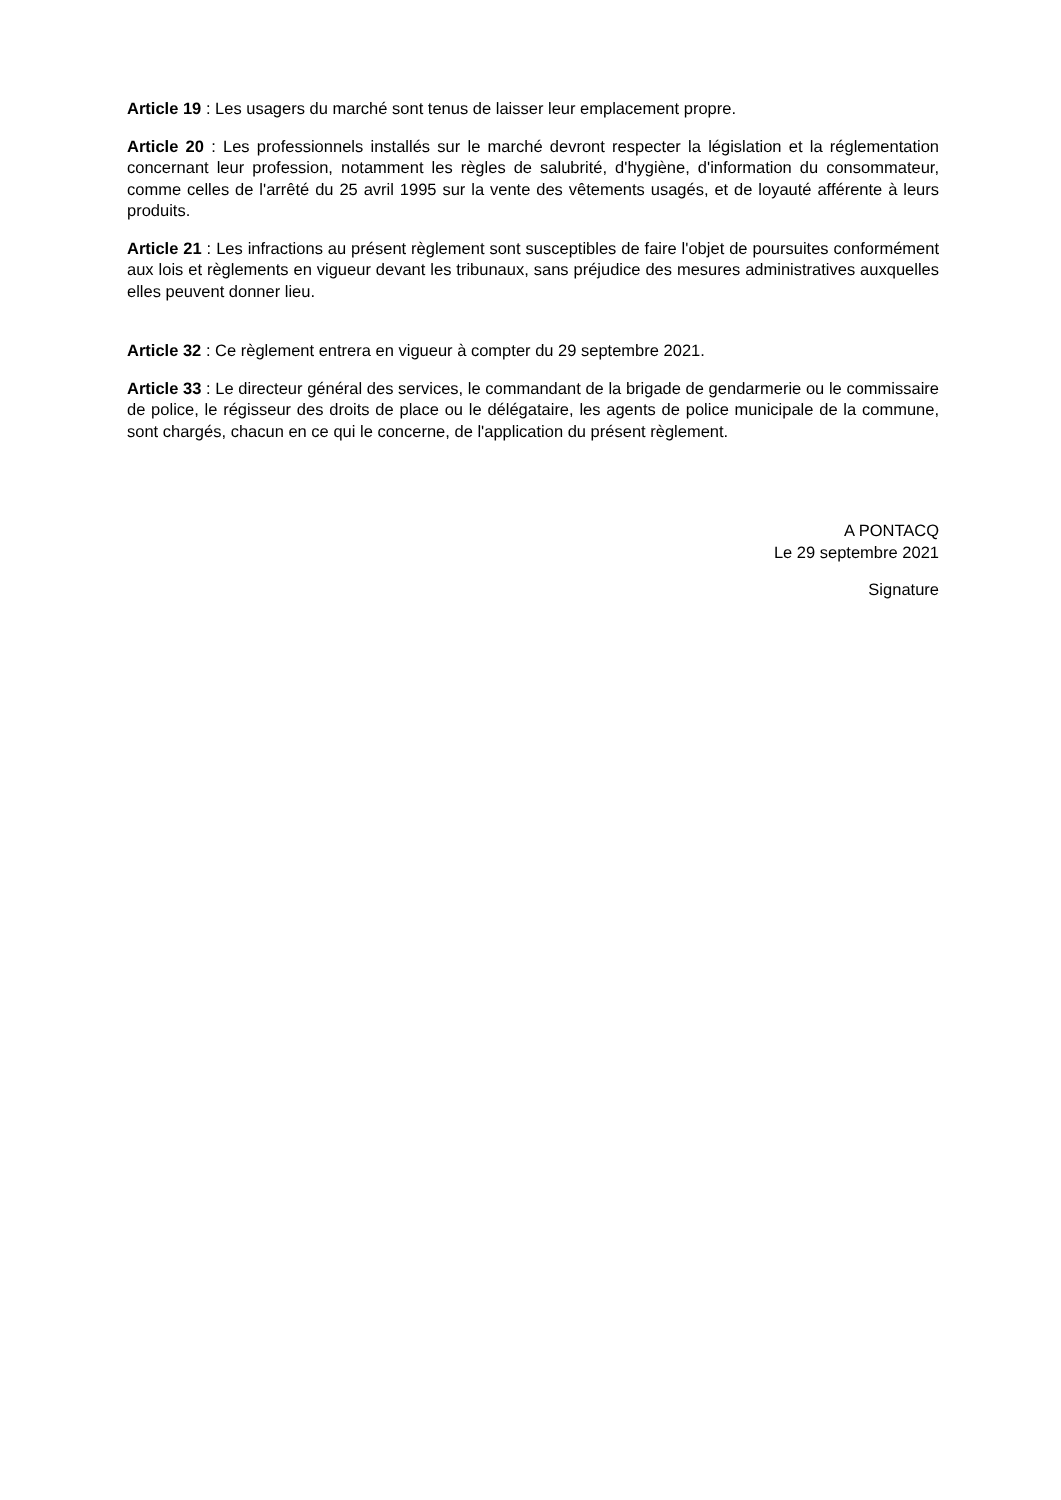Article 19 : Les usagers du marché sont tenus de laisser leur emplacement propre.
Article 20 : Les professionnels installés sur le marché devront respecter la législation et la réglementation concernant leur profession, notamment les règles de salubrité, d'hygiène, d'information du consommateur, comme celles de l'arrêté du 25 avril 1995 sur la vente des vêtements usagés, et de loyauté afférente à leurs produits.
Article 21 : Les infractions au présent règlement sont susceptibles de faire l'objet de poursuites conformément aux lois et règlements en vigueur devant les tribunaux, sans préjudice des mesures administratives auxquelles elles peuvent donner lieu.
Article 32 : Ce règlement entrera en vigueur à compter du 29 septembre 2021.
Article 33 : Le directeur général des services, le commandant de la brigade de gendarmerie ou le commissaire de police, le régisseur des droits de place ou le délégataire, les agents de police municipale de la commune, sont chargés, chacun en ce qui le concerne, de l'application du présent règlement.
A PONTACQ
Le 29 septembre 2021
Signature